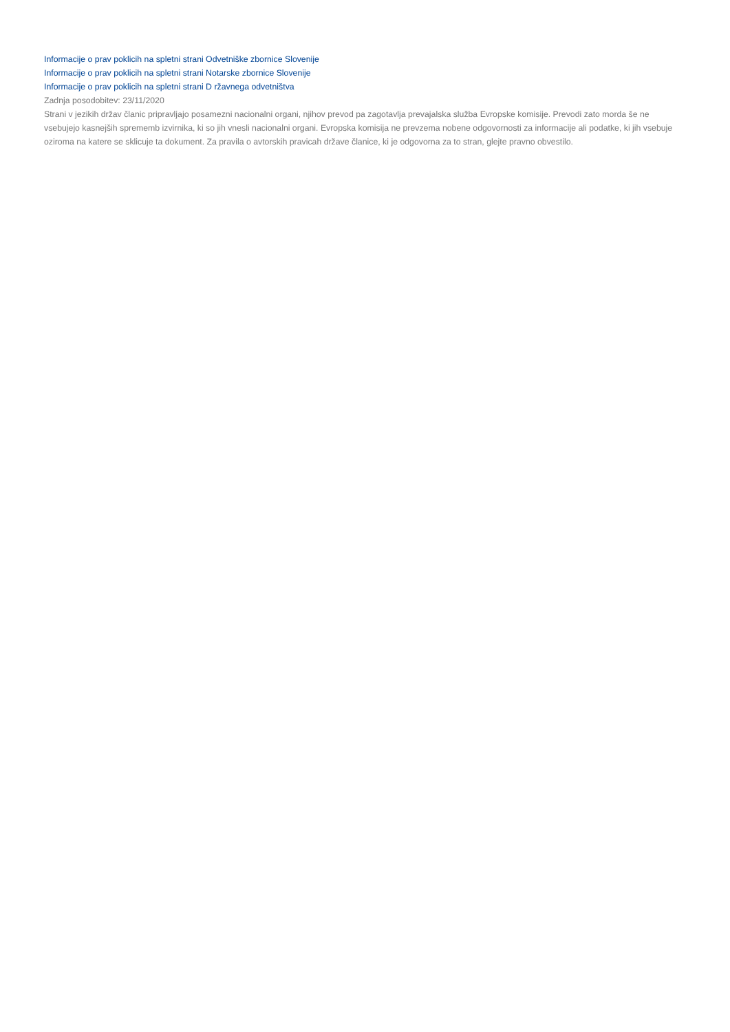Informacije o prav poklicih na spletni strani Odvetniške zbornice Slovenije
Informacije o prav poklicih na spletni strani Notarske zbornice Slovenije
Informacije o prav poklicih na spletni strani D ržavnega odvetništva
Zadnja posodobitev: 23/11/2020
Strani v jezikih držav članic pripravljajo posamezni nacionalni organi, njihov prevod pa zagotavlja prevajalska služba Evropske komisije. Prevodi zato morda še ne vsebujejo kasnejših sprememb izvirnika, ki so jih vnesli nacionalni organi. Evropska komisija ne prevzema nobene odgovornosti za informacije ali podatke, ki jih vsebuje oziroma na katere se sklicuje ta dokument. Za pravila o avtorskih pravicah države članice, ki je odgovorna za to stran, glejte pravno obvestilo.